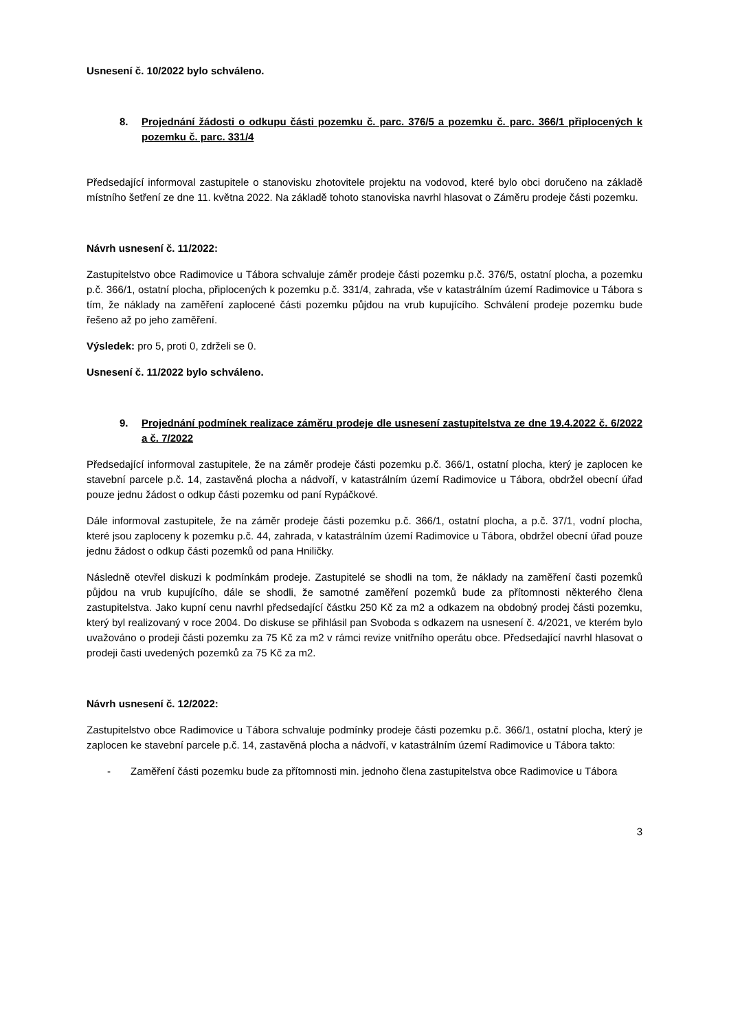Usnesení č. 10/2022 bylo schváleno.
8. Projednání žádosti o odkupu části pozemku č. parc. 376/5 a pozemku č. parc. 366/1 připlocených k pozemku č. parc. 331/4
Předsedající informoval zastupitele o stanovisku zhotovitele projektu na vodovod, které bylo obci doručeno na základě místního šetření ze dne 11. května 2022. Na základě tohoto stanoviska navrhl hlasovat o Záměru prodeje části pozemku.
Návrh usnesení č. 11/2022:
Zastupitelstvo obce Radimovice u Tábora schvaluje záměr prodeje části pozemku p.č. 376/5, ostatní plocha, a pozemku p.č. 366/1, ostatní plocha, připlocených k pozemku p.č. 331/4, zahrada, vše v katastrálním území Radimovice u Tábora s tím, že náklady na zaměření zaplocené části pozemku půjdou na vrub kupujícího. Schválení prodeje pozemku bude řešeno až po jeho zaměření.
Výsledek: pro 5, proti 0, zdrželi se 0.
Usnesení č. 11/2022 bylo schváleno.
9. Projednání podmínek realizace záměru prodeje dle usnesení zastupitelstva ze dne 19.4.2022 č. 6/2022 a č. 7/2022
Předsedající informoval zastupitele, že na záměr prodeje části pozemku p.č. 366/1, ostatní plocha, který je zaplocen ke stavební parcele p.č. 14, zastavěná plocha a nádvoří, v katastrálním území Radimovice u Tábora, obdržel obecní úřad pouze jednu žádost o odkup části pozemku od paní Rypáčkové.
Dále informoval zastupitele, že na záměr prodeje části pozemku p.č. 366/1, ostatní plocha, a p.č. 37/1, vodní plocha, které jsou zaploceny k pozemku p.č. 44, zahrada, v katastrálním území Radimovice u Tábora, obdržel obecní úřad pouze jednu žádost o odkup části pozemků od pana Hniličky.
Následně otevřel diskuzi k podmínkám prodeje. Zastupitelé se shodli na tom, že náklady na zaměření časti pozemků půjdou na vrub kupujícího, dále se shodli, že samotné zaměření pozemků bude za přítomnosti některého člena zastupitelstva. Jako kupní cenu navrhl předsedající částku 250 Kč za m2 a odkazem na obdobný prodej části pozemku, který byl realizovaný v roce 2004. Do diskuse se přihlásil pan Svoboda s odkazem na usnesení č. 4/2021, ve kterém bylo uvažováno o prodeji části pozemku za 75 Kč za m2 v rámci revize vnitřního operátu obce. Předsedající navrhl hlasovat o prodeji časti uvedených pozemků za 75 Kč za m2.
Návrh usnesení č. 12/2022:
Zastupitelstvo obce Radimovice u Tábora schvaluje podmínky prodeje části pozemku p.č. 366/1, ostatní plocha, který je zaplocen ke stavební parcele p.č. 14, zastavěná plocha a nádvoří, v katastrálním území Radimovice u Tábora takto:
- Zaměření části pozemku bude za přítomnosti min. jednoho člena zastupitelstva obce Radimovice u Tábora
3